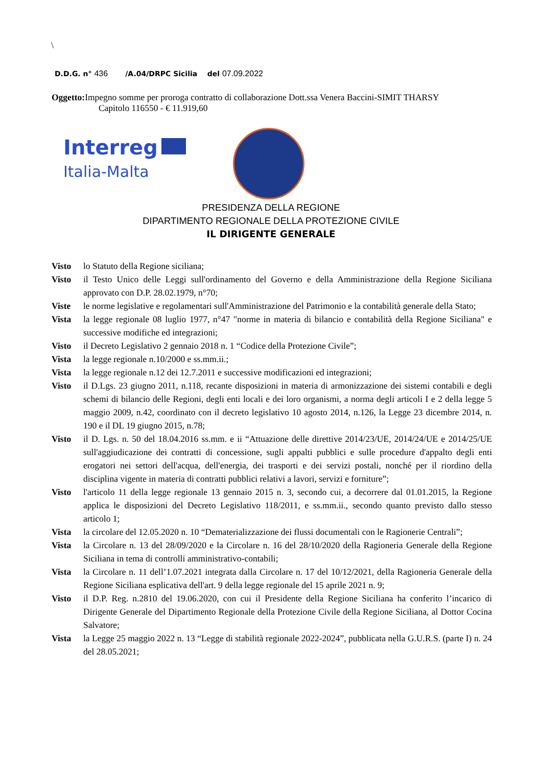\
D.D.G. n° 436 /A.04/DRPC Sicilia del 07.09.2022
Oggetto: Impegno somme per proroga contratto di collaborazione Dott.ssa Venera Baccini-SIMIT THARSY
Capitolo 116550 - € 11.919,60
Interreg
Italia-Malta
PRESIDENZA DELLA REGIONE
DIPARTIMENTO REGIONALE DELLA PROTEZIONE CIVILE
IL DIRIGENTE GENERALE
Visto lo Statuto della Regione siciliana;
Visto il Testo Unico delle Leggi sull'ordinamento del Governo e della Amministrazione della Regione Siciliana approvato con D.P. 28.02.1979, n°70;
Viste le norme legislative e regolamentari sull'Amministrazione del Patrimonio e la contabilità generale della Stato;
Vista la legge regionale 08 luglio 1977, n°47 "norme in materia di bilancio e contabilità della Regione Siciliana" e successive modifiche ed integrazioni;
Visto il Decreto Legislativo 2 gennaio 2018 n. 1 “Codice della Protezione Civile”;
Vista la legge regionale n.10/2000 e ss.mm.ii.;
Vista la legge regionale n.12 dei 12.7.2011 e successive modificazioni ed integrazioni;
Visto il D.Lgs. 23 giugno 2011, n.118, recante disposizioni in materia di armonizzazione dei sistemi contabili e degli schemi di bilancio delle Regioni, degli enti locali e dei loro organismi, a norma degli articoli I e 2 della legge 5 maggio 2009, n.42, coordinato con il decreto legislativo 10 agosto 2014, n.126, la Legge 23 dicembre 2014, n. 190 e il DL 19 giugno 2015, n.78;
Visto il D. Lgs. n. 50 del 18.04.2016 ss.mm. e ii “Attuazione delle direttive 2014/23/UE, 2014/24/UE e 2014/25/UE sull'aggiudicazione dei contratti di concessione, sugli appalti pubblici e sulle procedure d'appalto degli enti erogatori nei settori dell'acqua, dell'energia, dei trasporti e dei servizi postali, nonché per il riordino della disciplina vigente in materia di contratti pubblici relativi a lavori, servizi e forniture”;
Visto l'articolo 11 della legge regionale 13 gennaio 2015 n. 3, secondo cui, a decorrere dal 01.01.2015, la Regione applica le disposizioni del Decreto Legislativo 118/2011, e ss.mm.ii., secondo quanto previsto dallo stesso articolo 1;
Vista la circolare del 12.05.2020 n. 10 “Dematerializzazione dei flussi documentali con le Ragionerie Centrali”;
Vista la Circolare n. 13 del 28/09/2020 e la Circolare n. 16 del 28/10/2020 della Ragioneria Generale della Regione Siciliana in tema di controlli amministrativo-contabili;
Vista la Circolare n. 11 dell’1.07.2021 integrata dalla Circolare n. 17 del 10/12/2021, della Ragioneria Generale della Regione Siciliana esplicativa dell'art. 9 della legge regionale del 15 aprile 2021 n. 9;
Visto il D.P. Reg. n.2810 del 19.06.2020, con cui il Presidente della Regione Siciliana ha conferito l’incarico di Dirigente Generale del Dipartimento Regionale della Protezione Civile della Regione Siciliana, al Dottor Cocina Salvatore;
Vista la Legge 25 maggio 2022 n. 13 “Legge di stabilità regionale 2022-2024”, pubblicata nella G.U.R.S. (parte I) n. 24 del 28.05.2021;